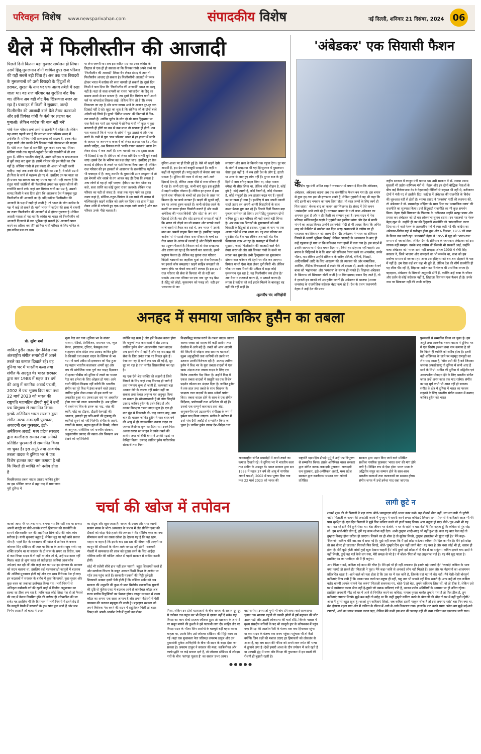परिवहन विशेष www.newsparivahan.com
संपादकीय विशेष
नई दिल्ली, शनिवार 21 दिसंबर, 2024 06
थैले में फिलीस्तीन की आजादी
पिछले दिनों कितना बड़ा गुज्जर सम्मेलन हो लिया। उसमें हिंदू-मुसलमान दोनों शामिल हुए। राज परिवार की यही सबसे बड़ी चिंता है। अब तक एक बिरादरी के मुसलमानों को उसी बिरादरी के हिंदुओं से डराकर, सुरक्षा के नाम पर एक अलग तबेले में रखा जाता था। वह राज परिवार का सुरक्षित वोट बैंक था। लेकिन अब वही वोट बैंक खिसकता नजर आ रहा है। घबराहट में किसी ने सुझाया, जल्दी फिलीस्तीन की आजादी वाले थैले तैयार करवाओ और उसे प्रियंका गांधी के कंधे पर लटका कर घुमाओ। लेकिन कांग्रेस की बात नहीं बने'
गांधी-नेहरु परिवार लम्बे अरसे से राजनीति में सक्रिय है। लेकिन यह शायद पहली बार है कि लगभग सारा परिवार संसद में उपस्थित है। सोनिया गांधी राज्यसभा की सदस्य हैं, उनका बेटा राहुल गांधी और उनकी बेटी प्रियंका गांधी लोकसभा की सदस्य हैं। मोती लाल नेहरु से राजनीति शुरू करने वाला यह परिवार सोनिया गांधी तक पहुंचते-पहुंचते देश की राजनीति में तो बना हुआ है, लेकिन भारतीय संस्कृति, उसके इतिहास व समाजशास्त्र से बुरी तरह कट चुका है। इसमें परिवार की इस पीढ़ी का दोष नहीं है। सोनिया गांधी से इस प्रकार की आशा भी नहीं करनी चाहिए। जहां तक उनके बेटे और बेटी का प्रश्न है, वे छोटी उम्र में ही पिता के साये से महरूम हो गए थे। इसलिए उन पर माता का ही प्रभाव पड़ सकता था। यह प्रभाव पड़ा भी। यही कारण है कि राहुल गांधी जलेबियों की फैक्टरियां लगवा कर चुनाव जीतने की रणनीति बनाने लगे। जहां तक प्रियंका गांधी का प्रश्न है, उसको शायद किसी ने बता दिया होगा कि आजकल देश में प्रमुख मुद्दा फिलीस्तीन की आजादी का है। यदि कांग्रेस फिलीस्तीन की आजादी के पक्ष में खड़ी हो जाती है, तो भारत के लोग कांग्रेस के पक्ष में खड़े हो सकते हैं। यानी भारत में कांग्रेस की सत्ता में वापसी का रास्ता फिलीस्तीन की आजादी में से होकर गुजरता है। लेकिन असली मसला तो यह था कि कांग्रेस या भारत की फिलीस्तीन को आजादी दिलवाने में क्या भूमिका हो सकती है? आजादी प्राप्त करने का तरीका क्या है? सोनिया गांधी परिवार के लिए गणित के इस कठिन प्रश्न का उत्तर
पा लेना जरूरी था। अब इस कठिन प्रश्न का उत्तर कांग्रेस के लिहाज से एक ही हो सकता था कि प्रियंका गांधी अपने कन्धे पर 'फिलीस्तीन की आजादी' लिखा बैग लेकर संसद में जाए तो फिलीस्तीन आजाद हो सकता है। फिलीस्तीनी आजादी से प्रसन्न होकर भारत में कांग्रेस की सत्ता वापसी हो सकती है। दूसरे दिन किसी ने बता दिया कि 'फिलीस्तीन की आजादी' भारत का इश्यू नहीं है। यहां तो सत्ता वापसी का रास्ता 'बांग्लादेश' के हिंदू का मसला उठाने से बन सकता है। तब दूसरे दिन प्रियंका गांधी अपने पर्स पर बांग्लादेश लिखवा लाई। लेकिन चिंता तो है ही। समय निकलता जा रहा है और सत्ता वापस आने के आसार दूर-दूर तक दिखाई नहीं दे रहे। खुदा का शुक्र है कि सोनिया जी के दोनों बच्चे अंग्रेजी पढ़े लिखे हैं। पुराने 'ब्रिटिश मास्टर' की किताबों में दिन-रात खपते हैं। आखिर यूरोप के लोग दो सौ साल हिंदुस्तान पर राज कैसे कर गए? इस मामले में सोनिया गांधी भी कुछ न कुछ बतलाती ही होंगी या कम से कम माथा तो खपाता ही होगी। तब पता चलता है कि वे भारत के लोगों में फूट डालते थे और राज करते थे। तभी से पूरा 'राज परिवार' भारत में हर हालत में जाति के आधार पर जनगणना करवाने को लेकर छटपटा रहा है। प्रतीक्षा करनी चाहिए, अब प्रियंका गांधी 'जाति गणना करवाएं' वाला बैग लेकर संसद में कब आती हैं। सत्ता वापसी का एक दूसरा रास्ता भी दिखाई दे रहा है। ईवीएम को लेकर प्रतिदिन मातमी धुनें बजाई जाएं। इससे देश के भविष्य का प्रश्न जोड़ा जाए। इसलिए हर रोज कायदे से ईवीएम के तबले पर घंटों रियाज किया जाता है। लेकिन राज परिवार की इन हरकतों से आसपास के राजनीतिक पड़ोसी भी घबराहट में हैं। जम्मू-कश्मीर के मुख्यमंत्री उमर अब्दुल्ला ने तो इस बेमानी शोर शराबे से तंग आकर कह ही दिया कि लगता है आप लोगों से यह हो नहीं पाएगा। ईवीएम का रोना धोना बंद करो, सत्ता प्राप्ति का कोई दूसरा रास्ता तलाशो। लेकिन राज परिवार का यही तो संकट है। सत्ता तक पहुंच पाने का दूसरा रास्ता कहां है, सोनिया-राहुल-प्रियंका ने उस रास्ते की तलाश में मल्लिकार्जुन खड़गे साहिब को आगे कर दिया। वह हाथ में डंडा लेकर अंधेरे में टटोलते हुए एक-एक कदम आगे चलते हैं और राज परिवार उनके पीछे चलता है।
दुनिया आशा पर ही टिकी हुई है। वैसे भी खड़गे देसी आदमी हैं, इस देश को बखूबी समझते हैं। कहीं न कहीं तो पहुंचाएंगे ही। परंतु खड़गे तो बेचारा क्या कर सकता है। दुनिया की नजर में तो वह आगे-आगे दिखाई देता है, लेकिन आज्ञा पीछे से राज परिवार ही दे रहा है। कभी दाएं मुड़, कभी बाएं मुड़। इस बुढ़ौती में खड़गे साहिब परेशान हैं। लेकिन हर हालत में इस पुराने राज परिवार के बच्चों को इस देश के तख्त पर बिठाना है। पर बच्चे नटखट हैं। खड़गे की सुनते नहीं, उन पर अपना हुक्म चलाते हैं। कभी सोरोस जार्ज के कन्धों पर सवार होकर चिकोटी काटते हैं और कभी अमेरिका की भारत विरोधी 'डीप स्टेट' के अंग संग दिखाई देते हैं। यह डीप स्टेट इतना तो समझ ही गई है कि भारत को तोड़ने का जो सामान और पटाखे उसने लम्बे अरसे से तैयार कर रखे थे, अब भारत में उसके माल का असली ग्राहक मिल गया है। इसलिए 'फाइव आईज' से ये पटाखे लेकर राज परिवार के बच्चे हर रोज भारत के आंगन में जलाते हैं और विदेशी षड्यन्त्रों का प्रदूषण फैलाते हैं। किसान को तो रोज समझाया और डराया जा रहा है कि पराली मत जलाओ, इससे प्रदूषण फैलता है। लेकिन यह पुराना राज परिवार विदेशी षड्यन्त्रों का जहरीला धुआं हर रोज फैलाता है। पर इनको कौन समझाए? खड़गे साहिब समझाते तो जरूर होंगे। पर बेचारे क्या करें? लाचार हैं। इस उम्र में राज परिवार की सेवा से किनारा भी तो नहीं कर सकते। अब राज परिवार पर एक नया भूत चढ़ बैठा है। हिंदू को छोड़ो, मुसलमान को पकड़ लो। वही इस भवसागर से पार
लगाएगा और सत्ता के किनारे तक पहुंचा देगा। दूर पार के लोगों ने समझाया भी यहां हिन्दुस्तान में मुसलमान जैसा कुछ नहीं है। ये सब इसी देश के लोग हैं, इटली या अरब से आए हुए लोग नहीं हैं। मुगल राज के बुरे दिनों में नाम बगैरह बदल लिया था, थोड़ा नमाज वगैरह भी सीख लिया था, लेकिन कोई चौहान है, कोई दुबे है, कोई त्यागी है, कोई वैरागी है, कोई पोसवाल है, कोई नम्बूदरी है। अब हालात बदल गए हैं। मुगलों का डर खत्म हो गया है। इसलिए ये सब अपनी नकली चादरें उतार कर अपनी अपनी बिरादरियों के साथ उठना बैठना शुरू कर रहे हैं। पिछले दिनों कितना बड़ा गुज्जर सम्मेलन हो लिया। उसमें हिंदू-मुसलमान दोनों शामिल हुए। राज परिवार की यही सबसे बड़ी चिन्ता है। अब तक एक बिरादरी के मुसलमानों को उसी बिरादरी के हिंदुओं से डराकर, सुरक्षा के नाम पर एक अलग तबेले में रखा जाता था। वह राज परिवार का सुरक्षित वोट बैंक था। लेकिन अब वही वोट बैंक खिसकता नजर आ रहा है। घबराहट में किसी ने सुझाया, जल्दी फिलीस्तीन की आजादी वाले थैले तैयार करवाओ और उसे प्रियंका गांधी के कन्धे पर लटका कर घुमाओ। तभी हिन्दुस्तान का मुसलमान दोबारा राज परिवार की देहरी पर लौट कर आएगा। प्रियंका गान्धी ऐसा थैला लेकर घूमी फिरी भी। लेकिन चौक पर काम मिलने की प्रतीक्षा में खड़ा कोई मुसलमान पूछ रहा है, यह फिलीस्तीन क्या होता है? अब थैला न लटकाते बनता है, न उतारते बनता है। लगता है कांग्रेस को कई झटके मिलने के बावजूद वह वहीं की वहीं खड़ी है।
-कुलदीप चंद अग्निहोत्री
'अंबेडकर' एक सियासी फैशन
केंद्रीय गृह मंत्री अमित शाह ने राज्यसभा में बयान दे दिया कि अंबेडकर, अंबेडकर, अंबेडकर कहना अब एक राजनीतिक फैशन बन गया है। इस बयान से कुछ हद तक हम भी इत्तफाक रखते हैं, लेकिन गृहमंत्री ने यह भी कहा कि यदि इतनी बार भगवान का नाम लिया होता, तो सात जन्मों के लिए स्वर्ग ही मिल जाता।' बेशक बाद का कथन आपत्तिजनक है। संसद में ऐसे कथन 'असंसदीय' माने जाते रहे हैं। दरअसल बयान से न तो बाबा अंबेडकर का अपमान हुआ है और न ही किसी का सम्मान हुआ है। उच्च सदन में नेता प्रतिपक्ष मल्लिकार्जुन खड़गे ने गृहमंत्री का इस्तीफा मांगा और देश से माफी मांगने का आग्रह किया। उन्होंने प्रधानमंत्री मोदी से भी आग्रह किया कि अमित शाह को कैबिनेट से बर्खास्त कर दिया जाए। प्रधानमंत्री ने कांग्रेस पर ही पलटवार कर सियासत को अलग दिशा दी। अंबेडकर ने भारत का संविधान लिखने में अग्रणी भूमिका निभाई, लेकिन आजादी के अल्पकाल के बाद ही उन्हें एहसास हो गया था कि संविधान गलत हाथों में चला गया है। इस संदर्भ में उन्होंने राज्यसभा में ऐसा बयान दिया था, जिसे हम दोहराना नहीं चाहते। उस बयान के निहितार्थ ये थे कि बाबा को संविधान तैयार करने का अफसोस, उनके भीतर, था। लेकिन उन्होंने संविधान के जरिए दलितों, वंचितों, पिछड़ों, आदिवासियों आदि के लिए आरक्षण की जो व्यवस्था की और सामाजिक, आर्थिक, शैक्षिक विषमताओं से लड़ने की जो क्षमता दी, उसके मद्देनजर ये वर्ग बाबा को 'महामानव' और 'भगवान' के समान ही मानते हैं। लिहाजा अंबेडकर के खिलाफ जो सियासत खेली जाती है या विवादास्पद बयान दिए जाते हैं, तो वे हरकतें इन तबकों को असहनीय लगती हैं। अंबेडकर से भाजपा (अथवा जनसंघ) के राजनीतिक सरोकार बेहद कम रहे हैं। देश के प्रथम प्रधानमंत्री नेहरू ने उन्हें देश की प्रथम
राष्ट्रीय सरकार में कानून मंत्री बनाया था। उसी सरकार में डॉ. श्यामा प्रसाद मुखर्जी भी उद्योग-वाणिज्य मंत्री थे। नेहरू और इन दोनों बौद्धिक नेताओं के बीच कई विरोधाभास थे। वे नेहरूवादी नीतियों से सहमत भी नहीं थे, नतीजतन दोनों ने मंत्री पद से इस्तीफे दिए। कांग्रेस में अंबेडकर की राजनीति के विरोध की शुरुआत यहीं से होती है। श्यामा प्रसाद ने 'जनसंघ' पार्टी की स्थापना की, तो अंबेडकर ने डॉ. राममनोहर लोहिया के साथ मिल कर 'सामाजिक न्याय' की राजनीति का सूत्रपात किया। उन्हें हिंदूवादी राजनीति का भी कुछ समर्थन मिला। नेहरू ऐसी सियासत के खिलाफ थे, नतीजतन उन्होंने भरपूर प्रचार और प्रयास कर अंबेडकर को दो बार लोकसभा चुनाव हराया। उन पराजयों पर नेहरू बेहद खुश थे। उन्होंने ही तब की हिंदूवादी राजनीति को 'सांप्रदायिक' करार दिया था। ये बातें नेहरू के तत्कालीन पत्रों में स्पष्ट कही गई थीं। कांग्रेस का अंबेडकर-विरोध यहां से घनीभूत होना शुरू और 6 दिसंबर, 1956 को बाबा के निधन तक जारी रहा। प्रधानमंत्री नेहरू ने 1955 में खुद को 'भारत-रत्न' सम्मान से नवाज लिया, लेकिन देश के संविधान के रचनाकार अंबेडकर को इस लायक नहीं समझा। उसके बाद कांग्रेस की जितनी भी सरकारें आईं, उन्होंने बाबा अंबेडकर को 'भारत-रत्न' नहीं समझा। अंततः 1990 में वीपी सिंह सरकार ने, जिसे भाजपा और वामदलों का भी समर्थन था, बाबा को इस सर्वोच्च सम्मान से नवाजा। हम आज उस इतिहास को बार-बार दोहराने के पक्ष में नहीं हैं। हम ऐसा कई बार कह भी चुके हैं, लेकिन देश की शीर्ष राजनीति ही यह लीक पीट रही है, लिहाजा अतीत का विश्लेषण भी प्रासंगिक लगता है। बहरहाल, अंबेडकर के सियासी अनुयायी ढोंगी हैं, क्योंकि उन्हें बाबा के जीवन और दर्शन से कोई सरोकार नहीं है, लिहाजा सियासत एक फैशन ही है। उनके नाम पर सियासत नहीं की जानी चाहिए।
अनहद में समाया जाकिर हुसैन का तबला
प्रो. सुरेश शर्मा
जाकिर हुसैन ताउम्र देश-विदेश तथा अंतराष्ट्रीय संगीत समारोहों में अपने तबले का कमाल दिखाते रहे। वह दुनिया भर में भारतीय कला तथा संगीत के अग्रदूत थे। भारत सरकार द्वारा सन 1988 में महज 37 वर्ष की आयु में नागरिक अवार्ड पद्मश्री, 2002 में पद्म भूषण दिया गया तथा 22 मार्च 2023 को भारत की राष्ट्रपति महामहिम द्रौपदी मुर्मू ने उन्हें पद्म विभूषण से सम्मानित किया। इसके अतिरिक्त भारत सरकार द्वारा संगीत नाटक अकादमी पुरस्कार, अकादमी रत्न पुरस्कार, इंडो-अमेरिकन अवार्ड, मध्य प्रदेश सरकार द्वारा कालीदास सम्मान तथा अनेकों प्रतिष्ठित पुरस्कारों से सम्मानित किया जा चुका है। इस अनूठे तथा आकर्षक तबला वादक ने दुनिया भर में एक विशेष इज्जत तथा नाम कमाया है जो कि बिरले ही व्यक्ति को नसीब होता है
विश्वविख्यात तबला वादक उस्ताद जाकिर हुसैन का इस भौतिक जगत से ब्रह्म नाद में समा जाना पूरी दुनिया में
शून्य पैदा कर गया। दुनिया भर के संचार माध्यम, रेडियो, टेलीविजन, समाचार पत्र, न्यूज चैनल, इंस्टाग्राम, ट्विटर, फेसबुक तथा वाट्सएप शोक संदेश तथा उस्ताद जाकिर हुसैन के किस्सों तथा तबला वादन के क्लिप्स से भर गए। नौ मार्च उन्नीस सौ इक्यावन को पैदा हुआ यह महान भारतीय कलाकार अपनी सुर और लय की सांगीतिक यात्रा पूर्ण कर पन्द्रह दिसम्बर दो हजार चौबीस को दुनिया में तबले का धमाल पैदा कर हमेशा के लिए ओझल हो गया। आने वाली पीढ़ियां विश्वास नहीं करेंगी कि भारतीय संगीत का पूरे विश्व में डंका बजाने वाले उस्ताद जाकिर हुसैन जैसा शख्स भी इस धरती पर अवतरित हुआ था। उनका इस धरा पर अवतरित होना तथा खो जाना अकल्पनीय है। अब दुनिया में तबले पर शिव के डमरू का नाद, शंख की ध्वनि, घोड़े का दौड़ना, दौड़ती रेलगाड़ी की आवाज, झगड़ते हुए पति-पत्नी की गुफ्तगू की ध्वनियां सुनने को नहीं मिलेंगी। संगीत के तराने, घरानों के सबक, महान गुरुओं के किस्से, जीवन के अनुभव, सांगीतिक एवं मानवीय संस्कार, अनुकरणीय उस्ताद की नम्रता और विनम्रता अब देखने को नहीं मिलेगी
क्योंकि यह सत्य है और हमें विश्वास करना होगा कि मनुष्यों तथा कलाकारों में श्रेष्ठ उस्ताद जाकिर हुसैन जैसा अकल्पनीय तबला वादक अब हमारे बीच में नहीं है और वह नाद ब्रह्म की सेवा के लिए अनंत यात्रा पर निकल चुके हैं। ऐसा लग रहा है मानो लय थम सी गई है, सुर घुट सा रहा है तथा संगीत सिसकारियां भर रहा है।
यह एक ऐसे श्रेष्ठ व्यक्ति की कहानी है जिसे लिखने के लिए जहां शब्द निःशब्द हो जाते हैं तथा गणनाएं शून्य हो जाती हैं, कल्पनाएं बड़ा आकार लेने के कारण नहीं समेटा नहीं जा सकता तथा केवल अनुभव एवं अनुभूत किया जा सकता है। सौभाग्यशाली हैं वो लोग जिन्होंने उस्ताद जाकिर हुसैन के दर्शन किए हैं और उनका विलक्षण तबला वादन सुना है। एक ही बात मुंह से निकलती थी- वाह उस्ताद वाह, क्या बात है। बालक जाकिर हुसैन ने मात्र बारह वर्ष की आयु से ही व्यावसायिक तबला वादन का जलवा बिखेरना शुरू कर दिया था। उनके पिता अल्ला रक्खा खां साहब ने उनके तबले की तालीम तथा मां बीबी बेगम ने उनकी पढ़ाई पर केन्द्रित किया। उस्ताद जाकिर हुसैन पारिवारिक संस्कारों तथा पिता
विश्वप्रसिद्ध पंजाब घराने के तबला वादक उस्ताद अल्ला रक्खा खां साहब की कड़ी तालीम तथा देखरेख में आगे बढ़े हैं। तबले को आम आदमी की जिंदगी से जोड़ना तथा सामान्य घटनाओं, सूक्ष्म अनुभूतियों तथा ध्वनियों को तबले पर उतारना उनकी विशेषता रही है। उस्ताद जाकिर हुसैन ने विश्व भर के युवा तबला वादकों में एक खास अंदाज तथा तबला वादन के लिए एक विशेष आकर्षण पैदा किया है। उन्होंने विश्व में एकल तबला वादकों में प्रस्तुति का एक विशेष प्रदर्शन कौशल का अंदाज दिया है। जाकिर हुसैन ने लय-ताल तथा तबले के साथ विश्वभर के पाश्चात्य ताल वादकों के साथ अनेकों प्रयोग किए। तबला वादक होने के साथ वे एक संगीत निर्देशक, प्रयोगधर्मी तथा अभिनेता भी रहे हैं। उनको एक सम्पूर्ण कलाकार तथा श्रेष्ठ, अनुकरणीय एवं उदाहरणीय संगीतज्ञ के रूप में हमेशा याद किया जाएगा। संगीत के करियर में उन्हें पांच ग्रैमी अवॉर्ड से सम्मानित किया जा चुका है। जाकिर हुसैन ताउम्र देश-विदेश तथा
अन्तरराष्ट्रीय संगीत समारोहों में अपने तबले का कमाल दिखाते रहे। वे दुनिया भर में भारतीय कला तथा संगीत के अग्रदूत थे। भारत सरकार द्वारा सन 1988 में महज 37 वर्ष की आयु में नागरिक अवार्ड पद्मश्री, 2002 में पद्म भूषण दिया गया तथा 22 मार्च 2023 को भारत की
राष्ट्रपति महामहिम द्रौपदी मुर्मू ने उन्हें पद्म विभूषण से सम्मानित किया। इसके अतिरिक्त भारत सरकार द्वारा संगीत नाटक अकादमी पुरस्कार, अकादमी रत्न पुरस्कार, इंडो-अमेरिकन अवार्ड, मध्य प्रदेश सरकार द्वारा कालीदास सम्मान तथा अनेकों प्रतिष्ठित
सरकार द्वारा प्रदान किए जाने वाले प्रतिष्ठित सर्वोच्च नागरिक पुरस्कार 'भारत रत्न' की मांग होने लगी है। निश्चित रूप से ऐसा होना भारत माता के अद्वितीय सपूत का सम्मान होने के साथ-साथ भारतीय कलाओं तथा कलाकारों का सम्मान होगा। संगीत जगत में उन्हें हमेशा याद रखा जाएगा।
पुरस्कारों से सम्मानित किया जा चुका है। इस अनूठे तथा आकर्षक तबला वादक ने दुनिया भर में एक विशेष इज्जत तथा नाम कमाया है जो कि बिरले ही व्यक्ति को नसीब होता है। इतनी बड़ी शख्सियत के जाने पर महमूद रामपुरी का शे'र याद आता है, 'मौत उसी की है करे जिसका जमाना अफसोस/यूं तो दुनिया में सभी आए हैं मरने के लिए'। संगीत की दुनिया में अद्वितीय एवं अकल्पनीय योगदान देने के लिए भारतीय संगीत जगत उन्हें अनंत काल तक याद रखेगा। संगीत का यह सूर्य कभी भी अस्त नहीं हो सकता। संगीत के क्षेत्र में दुनिया में भारत का परचम लहराने के लिए भारतीय संगीत समाज में उस्ताद जाकिर हुसैन को भारत
चर्चा की खोज में तपोवन
कारवां आया मेरे घर तक मगर, बताया गया कि यहीं तक था सफर। अपनी बाउंड्री पर चौके-छक्के मारती हिमाचल की राजनीति के सामने शीतकालीन सत्र की अहमियत सिर्फ कौए की कांव-कांव सरीखा है। यानी सूचनाएं बहुत हैं, लेकिन मुंह पर पट्टी बांधे सवाल मौन हैं। पहले दिन के घटनाक्रम की खोज में तपोवन के बजाय जोरावर सिंह स्टेडियम की ताल पर विपक्ष के आरोप खूब नाचे। यह शक्ति प्रदर्शन था या सरकार के दो साल के सफर का विरोध, कम से कम विपक्ष सदन में तो नहीं था और जो थे, उन्हें प्रश्न काल नहीं मिला। कहां तो शून्य काल को प्रतीक्षारत ध्वनियां आकाशीय अपेक्षाएं कर रही थीं और कहां कट गए प्रश्न इस इंतजार में। सरकार को सदन चलाना था, इसलिए कई महत्त्वाकांक्षी कानूनों में बदलाव की अर्जियां मुकम्मल होती गईं और एक साथ विधेयक पेश हो गए। इन बदलावों में सरकार के बर्ताव में कुछ किफायतें, कुछ सुधार और कुछ वक्त का तकाजा इस्तेमाल किया गया। भर्ती नियमों से अधिकृत कर्मचारी वर्ग की खुली बाहों में वित्तीय अनुशासन का हल्का सा टीका लग रहा है, ताकि कल कोई जिरह पेश हो तो फैसले की जद में केवल नियमित होने की तारीख ही परिभाषित की जा सके। यह इसलिए भी कि हिमाचल में भर्ती नियमों में इतने छेद हैं कि कानूनी पैरवी में सरकारों के हाथ पांव फूल जाते हैं और जब निर्णय आता है तो बजट में उधार
का संदूक और खुल जाता है। जनता के दबाव और राधा स्वामी सत्संग ब्यास के भोटा अस्पताल के प्रभाव में लैंड सीलिंग एक्ट की दीवारों को थोड़ा पीछे हटाने की जरूरत ने लैंड सीलिंग एक्ट का नया सीमांकन करने का रास्ता खोजा है। देखना यह है कि यह रहम, मरहम या वहम है कि इसके बाद इस स्तर की नौबत नहीं आएगी या कानून की सीमाओं के भीतर आगे भगदड़ नहीं होगी। सरकारी नौकरी में कामकाज की लाज को पुख्ता करने के लिए आईदा पब्लिक सर्वेंट की वांछित अरेस्ट से पहले सरकार से ताकीद करनी होगी।
कोई भी एजेंसी सीधे हाथ नहीं डाल पाएगी। बहुत शिकायतें करते हैं और सतर्कता विभाग के सबूत अक्सर किसी रिश्वत के आरोप पर गर्दन तक पहुंच जाते हैं। सरकारी महकमों की मिट्टी कुरेदती शिकायतें अक्सर इतनी पैनी होती हैं कि पब्लिक सर्वेंट को अब सरकार की अनुमति की कुछ तो ढाल मिलेगी। प्रशासनिक सुधारों की दृष्टि से पुलिस एक्ट में बदलाव आने से कांस्टेबल कॉडर अब राज्य स्तरीय नियुक्तियों का पैमाना होगा। कानून व्यवस्था में राज्य कॉडर का अपना एक खास आयाम है और तमाम कैटेगरी में ऐसी व्यवस्था की जरूरत महसूस की जाती है। बहरहाल सरकार को अपने विधेयक पेश करने की सदन में सहूलियत मिली तो बाहर विपक्ष को अपनी आक्रोश रैली में गूंजने का मौका
मिला, लेकिन इन दोनों घटनाक्रमों के बीच जनता के सवाल दूर-दूर से तपोवन तक पहुंच कर भी शिद्दत से दस्तक नहीं दे सके। यहां विपक्ष का काम रोको प्रस्ताव स्वीकार हुआ तो भ्रष्टाचार के आरोपों पर सबूत मांगने की कुश्ती ने इसे पटकनी लगा दी। जाहिर तौर पर विपक्ष सदन के भीतर जिन आरोपों के बलबूते बड़ी बहस करना चाहता था, उसके लिए उसे जोरावर स्टेडियम की मिट्टी काम आ गई। यहां एक मुकाबला नेता प्रतिपक्ष जयराम ठाकुर और उप मुख्यमंत्री मुकेश अग्निहोत्री के बीच भी सदन के बाहर देखा जा सकता है। जयराम ठाकुर ने सरकार की मंशा, काबिलीयत और कार्यपद्धति पर कड़े सवाल दागे हैं, तो जोरावर स्टेडियम में जोरदार नारों के बीच 'कांगड़ा पूछता है' का सवाल उभर आया।
वहां समोसा उभरा तो मुर्गा भी बांग देने लगा। वहां राज्यसभा चुनाव तक भाजपा पहुंची तो उसकी झोली में हर्ष महाजन की सीट उछल पड़ी और उछली लोकसभा की चारों सीटें, जिनके मलाल में मुख्य संसदीय सचिवों के पद भी कानूनी हार के कोपभवन में पहुंच गए। विपक्ष की आक्रोश रैली के गंतव्य तक क्या हिमाचल पहुंचा या क्या सदन के मंतव्य तक राज्य पहुंचा। पहुंचता भी तो कैसे क्योंकि जिन प्रश्नों की मशाल उठाए हर हिमाचली को लोकतंत्र से आशा है, वह अब सदन की गरिमा को अपने लाग लपेट की भाषा में छुपाने लगा है। देखें हमारी आशा के दीप तपोवन में जले रहते हैं या आपसी द्वंद्व में सत्ता और विपक्ष की फुफकार में इन रास्तों की रोशनी ही बुझती रहती है।
लागी छूटे न
शायरी शुरू की तो पिताजी ने बड़ा डांटा। बोले-'बरखुरदार कोई अच्छा काम करो। यह बीमारी ठीक नहीं, लत लग गयी तो छूटेगी नहीं।' पिताजी के कथन की अनदेखी करके मैं गुपचुप में शायरी करने लगा। कविताएं लिखने लगा। प्रेमभरी वे कविताएं आज भी मेरे पास सुरक्षित हैं। एक दिन पिताजी ने मुझे फिर कविता करते रंगे हाथों पकड़ लिया। आग बबूला हो गए। बोले-'तुम अभी भी यह काम कर रहे हो? मैंने तुम्हें रोका था। बेटा जीवन भर रोओगे, न घर के रहोगे न घाट के।' मैं फिर कहता हूं कि कविता से मुंह मोड़ लो। हम खाते-पीते लोग हैं, हमें यह काम शोभा नहीं देता। अभी तुम्हारा शादी-ब्याह भी नहीं हुआ है। कल यह बात फैल गई तो तुम्हारा विवाह होना जटिल हो जाएगा। लिखने का ही शौक है तो सुलेख लिखो, तुम्हारा हस्तलेख भी सुंदर नहीं है।' मैंने कहा-'पिताजी, कविता मेरी नस-नस में समा गई है। मुझे नहीं लगता कि मैं इसे छोड़ पाऊंगा। कविता मेरे दिल का चैन है। मैंने इसे छोड़ा तो सब चौपट हो जाएगा।' पिताजी फिर बिगड़े, बोले-'तुम्हारे दिन शुभ नहीं लगते बेटा! यह नशा है और नशा कोई भी हो, खराब ही होता है। मेरी बूढ़ी होती आंखें तुम्हें खुश देखना चाहती हैं।' यदि तुमने इसे छोड़ा तो मैं चैन से मर सकूंगा। कविता हमारे बाप-दादों ने नहीं लिखी, तुम्हें यह मर्ज कैसे लग गया, मेरी समझ से परे है।' मैं बोला-'पिताश्री यह लाइलाज मर्ज है। यह मैंने खुद पाला है। इसलिए दंड का भागीदार भी मैं ही बनूंगा।
आप चिंता न करें, कविता बड़े काम की चीज है। मैंने इसे यों ही नहीं अपनाया है। इसके बड़े फायदे हैं।' 'फायदे! कविता के भला क्या फायदे हो सकते हैं?' पिताजी ने पूछा। मैंने कहा-'कवि से अनचाहे लोग नहीं मिलते हैं। खास तौर पर मेहमानों का आवागमन प्रतिबंधित रहता है। आने वाले को पता होता है कि उस घर में एक कवि है, जिसके यहां गए तो खैर नहीं। मैंने ऐसी-ऐसी बोरपूर्ण कविताएं लिख रखी हैं कि उनका पाठ करने पर मनुष्य ही नहीं, पशु तक भी सामने नहीं टिक सकते हैं। आप कहें तो एक कविता बतौर बानगी आपके सामने पेश करूं?' पिताजी सकपका गए, बोले-'देखो बेटा, तुमने कविताएं लिख लीं, वो तो ठीक है, लेकिन उसे घर में इस्तेमाल करना ठीक नहीं है-तुमने जो उबाऊ कविताएं रची हैं, उनका प्रयोग अतिथियों के आगमन पर ही उचित रहेगा। इसलिए अनचाही भीड़ को घर में आने से नियंत्रित करने का कविता, नायाब नुस्खा बकौल तुम्हारे पास है तो फिर ठीक है, तुम कविताएं जमकर लिखो। मुझे बस यही तो संदेह था कि कहीं तुम्हारे कविता करने से श्रोताओं की भीड़ तो घर में नहीं घुसी रहेगी? आज मैं तुमसे बहुत खुश हूं। जाओ तुम कविताएं लिखो, जब कविता इतनी माकूल चीज है तो इसे अपनाए रहो।' बस फिर क्या था, मेरा हौसला बढ़ता गया और मैं कविता के फील्ड में आगे से आगे निकलता गया। हालांकि पाठ करते समय अनेक बार मुझे सड़े-गले टमाटरों, अंडों का जरूर सामना करना पड़ा, लेकिन मैंने कभी इस बात की परवाह नहीं की तथा कविता का एकालाप जारी रखा।
● ● ● ● ●